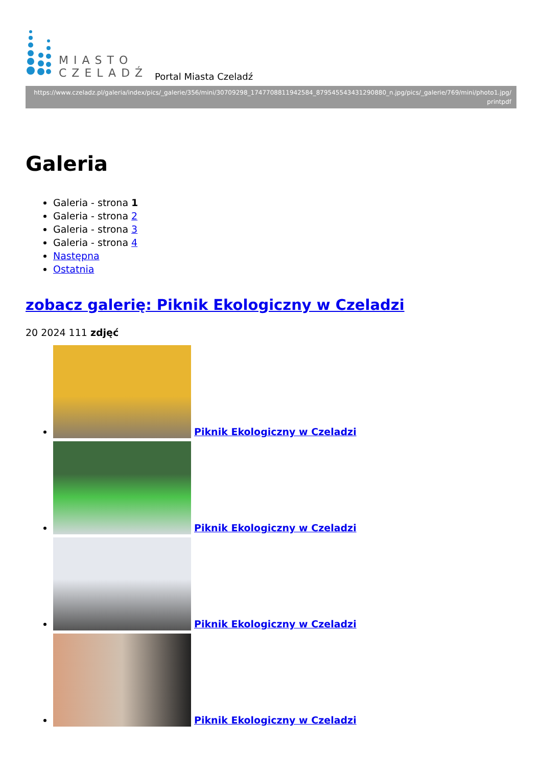MIASTO
CZELADŹ
Portal Miasta Czeladź
https://www.czeladz.pl/galeria/index/pics/_galerie/356/mini/30709298_1747708811942584_879545543431290880_n.jpg/pics/_galerie/769/mini/photo1.jpg/
printpdf
Galeria
Galeria - strona 1
Galeria - strona 2
Galeria - strona 3
Galeria - strona 4
Następna
Ostatnia
zobacz galerię: Piknik Ekologiczny w Czeladzi
20 2024 111 zdjęć
Piknik Ekologiczny w Czeladzi
Piknik Ekologiczny w Czeladzi
Piknik Ekologiczny w Czeladzi
Piknik Ekologiczny w Czeladzi